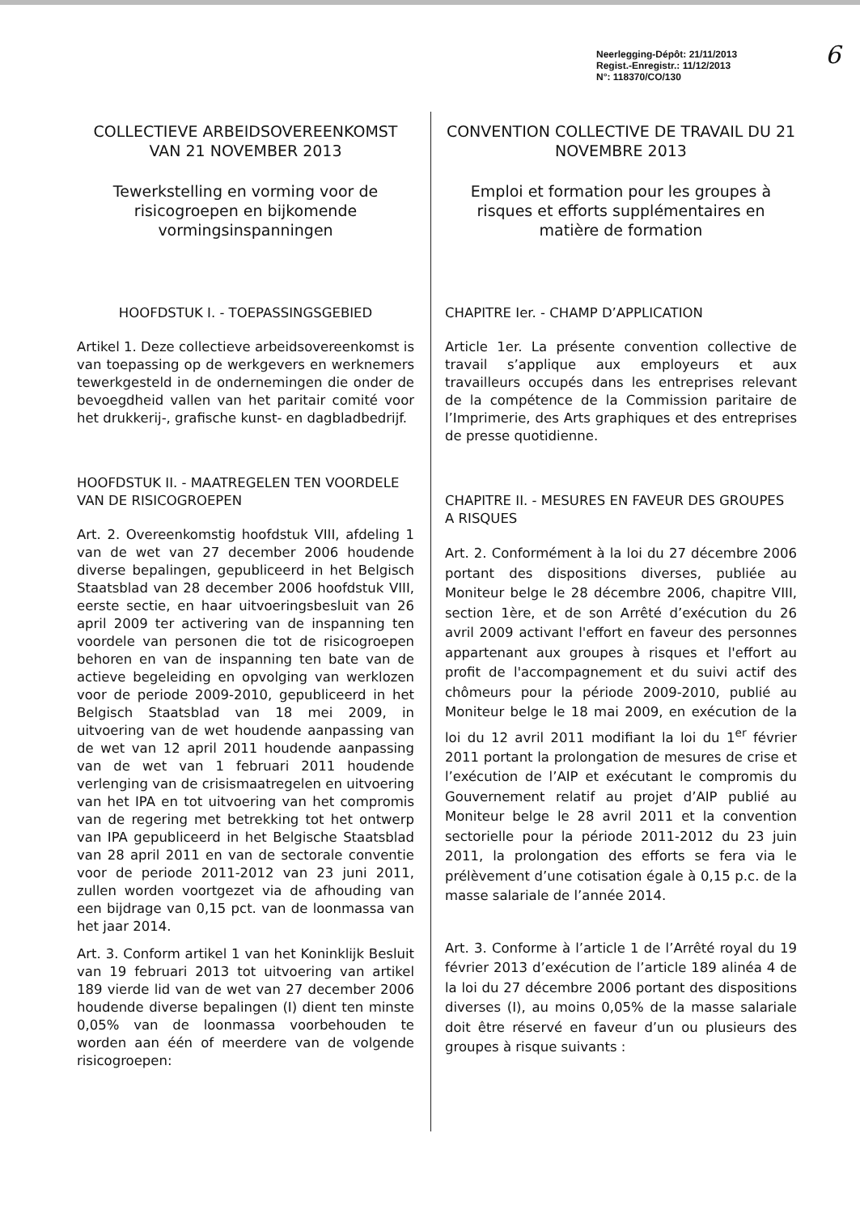Neerlegging-Dépôt: 21/11/2013
Regist.-Enregistr.: 11/12/2013
N°: 118370/CO/130
6
COLLECTIEVE ARBEIDSOVEREENKOMST VAN 21 NOVEMBER 2013
Tewerkstelling en vorming voor de risicogroepen en bijkomende vormingsinspanningen
HOOFDSTUK I. - TOEPASSINGSGEBIED
Artikel 1. Deze collectieve arbeidsovereenkomst is van toepassing op de werkgevers en werknemers tewerkgesteld in de ondernemingen die onder de bevoegdheid vallen van het paritair comité voor het drukkerij-, grafische kunst- en dagbladbedrijf.
HOOFDSTUK II. - MAATREGELEN TEN VOORDELE VAN DE RISICOGROEPEN
Art. 2. Overeenkomstig hoofdstuk VIII, afdeling 1 van de wet van 27 december 2006 houdende diverse bepalingen, gepubliceerd in het Belgisch Staatsblad van 28 december 2006 hoofdstuk VIII, eerste sectie, en haar uitvoeringsbesluit van 26 april 2009 ter activering van de inspanning ten voordele van personen die tot de risicogroepen behoren en van de inspanning ten bate van de actieve begeleiding en opvolging van werklozen voor de periode 2009-2010, gepubliceerd in het Belgisch Staatsblad van 18 mei 2009, in uitvoering van de wet houdende aanpassing van de wet van 12 april 2011 houdende aanpassing van de wet van 1 februari 2011 houdende verlenging van de crisismaatregelen en uitvoering van het IPA en tot uitvoering van het compromis van de regering met betrekking tot het ontwerp van IPA gepubliceerd in het Belgische Staatsblad van 28 april 2011 en van de sectorale conventie voor de periode 2011-2012 van 23 juni 2011, zullen worden voortgezet via de afhouding van een bijdrage van 0,15 pct. van de loonmassa van het jaar 2014.
Art. 3. Conform artikel 1 van het Koninklijk Besluit van 19 februari 2013 tot uitvoering van artikel 189 vierde lid van de wet van 27 december 2006 houdende diverse bepalingen (I) dient ten minste 0,05% van de loonmassa voorbehouden te worden aan één of meerdere van de volgende risicogroepen:
CONVENTION COLLECTIVE DE TRAVAIL DU 21 NOVEMBRE 2013
Emploi et formation pour les groupes à risques et efforts supplémentaires en matière de formation
CHAPITRE Ier. - CHAMP D’APPLICATION
Article 1er. La présente convention collective de travail s’applique aux employeurs et aux travailleurs occupés dans les entreprises relevant de la compétence de la Commission paritaire de l’Imprimerie, des Arts graphiques et des entreprises de presse quotidienne.
CHAPITRE II. - MESURES EN FAVEUR DES GROUPES A RISQUES
Art. 2. Conformément à la loi du 27 décembre 2006 portant des dispositions diverses, publiée au Moniteur belge le 28 décembre 2006, chapitre VIII, section 1ère, et de son Arrêté d’exécution du 26 avril 2009 activant l'effort en faveur des personnes appartenant aux groupes à risques et l'effort au profit de l'accompagnement et du suivi actif des chômeurs pour la période 2009-2010, publié au Moniteur belge le 18 mai 2009, en exécution de la loi du 12 avril 2011 modifiant la loi du 1<sup>er</sup> février 2011 portant la prolongation de mesures de crise et l’exécution de l’AIP et exécutant le compromis du Gouvernement relatif au projet d’AIP publié au Moniteur belge le 28 avril 2011 et la convention sectorielle pour la période 2011-2012 du 23 juin 2011, la prolongation des efforts se fera via le prélèvement d’une cotisation égale à 0,15 p.c. de la masse salariale de l’année 2014.
Art. 3. Conforme à l’article 1 de l’Arrêté royal du 19 février 2013 d’exécution de l’article 189 alinéa 4 de la loi du 27 décembre 2006 portant des dispositions diverses (I), au moins 0,05% de la masse salariale doit être réservé en faveur d’un ou plusieurs des groupes à risque suivants :